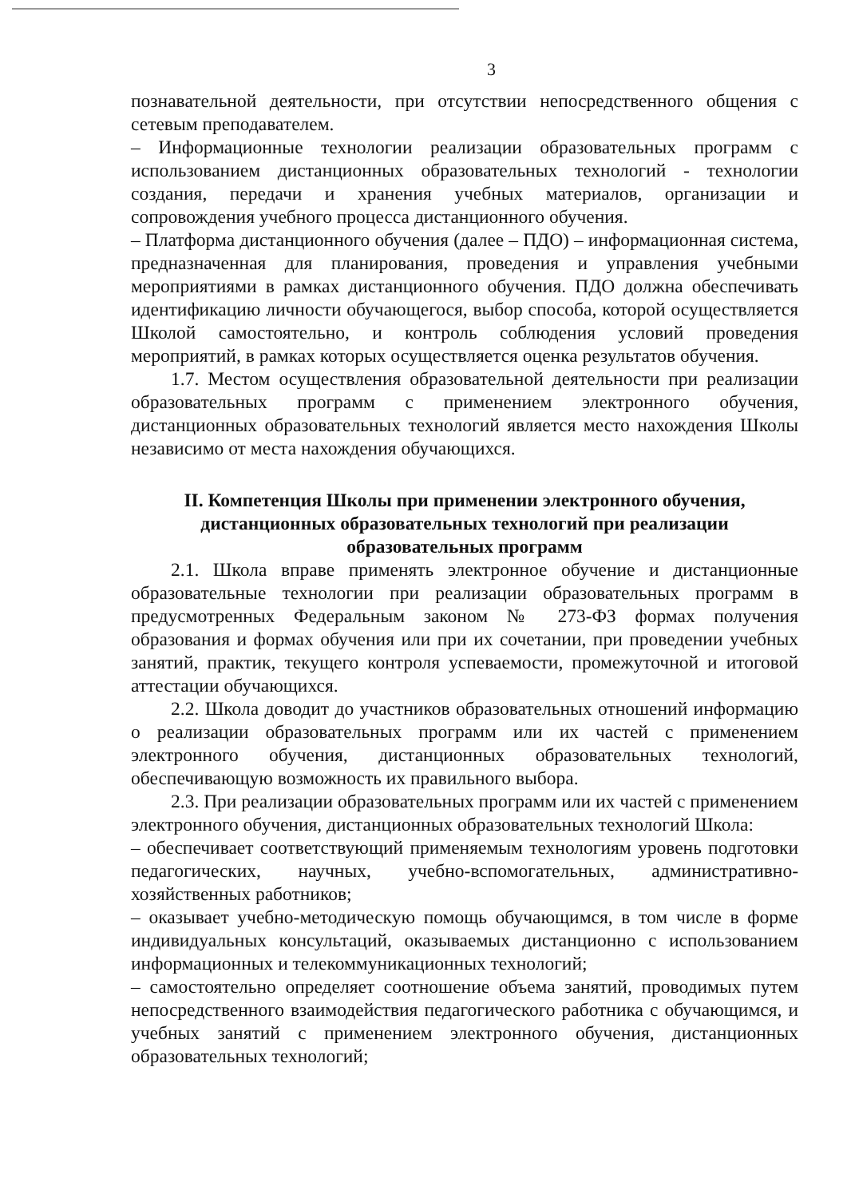3
познавательной деятельности, при отсутствии непосредственного общения с сетевым преподавателем.
– Информационные технологии реализации образовательных программ с использованием дистанционных образовательных технологий - технологии создания, передачи и хранения учебных материалов, организации и сопровождения учебного процесса дистанционного обучения.
– Платформа дистанционного обучения (далее – ПДО) – информационная система, предназначенная для планирования, проведения и управления учебными мероприятиями в рамках дистанционного обучения. ПДО должна обеспечивать идентификацию личности обучающегося, выбор способа, которой осуществляется Школой самостоятельно, и контроль соблюдения условий проведения мероприятий, в рамках которых осуществляется оценка результатов обучения.
1.7. Местом осуществления образовательной деятельности при реализации образовательных программ с применением электронного обучения, дистанционных образовательных технологий является место нахождения Школы независимо от места нахождения обучающихся.
II. Компетенция Школы при применении электронного обучения, дистанционных образовательных технологий при реализации образовательных программ
2.1. Школа вправе применять электронное обучение и дистанционные образовательные технологии при реализации образовательных программ в предусмотренных Федеральным законом № 273-ФЗ формах получения образования и формах обучения или при их сочетании, при проведении учебных занятий, практик, текущего контроля успеваемости, промежуточной и итоговой аттестации обучающихся.
2.2. Школа доводит до участников образовательных отношений информацию о реализации образовательных программ или их частей с применением электронного обучения, дистанционных образовательных технологий, обеспечивающую возможность их правильного выбора.
2.3. При реализации образовательных программ или их частей с применением электронного обучения, дистанционных образовательных технологий Школа:
– обеспечивает соответствующий применяемым технологиям уровень подготовки педагогических, научных, учебно-вспомогательных, административно-хозяйственных работников;
– оказывает учебно-методическую помощь обучающимся, в том числе в форме индивидуальных консультаций, оказываемых дистанционно с использованием информационных и телекоммуникационных технологий;
– самостоятельно определяет соотношение объема занятий, проводимых путем непосредственного взаимодействия педагогического работника с обучающимся, и учебных занятий с применением электронного обучения, дистанционных образовательных технологий;